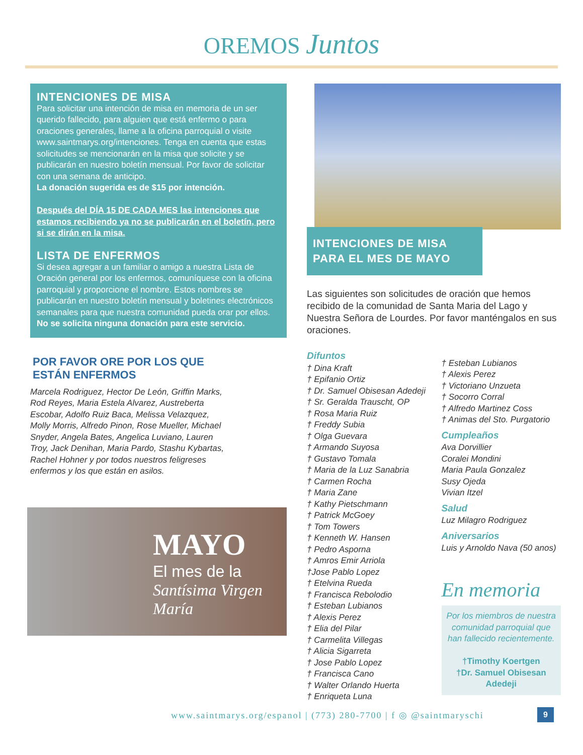OREMOS Juntos
INTENCIONES DE MISA
Para solicitar una intención de misa en memoria de un ser querido fallecido, para alguien que está enfermo o para oraciones generales, llame a la oficina parroquial o visite www.saintmarys.org/intenciones. Tenga en cuenta que estas solicitudes se mencionarán en la misa que solicite y se publicarán en nuestro boletín mensual. Por favor de solicitar con una semana de anticipo.
La donación sugerida es de $15 por intención.
Después del DÍA 15 DE CADA MES las intenciones que estamos recibiendo ya no se publicarán en el boletín, pero si se dirán en la misa.
LISTA DE ENFERMOS
Si desea agregar a un familiar o amigo a nuestra Lista de Oración general por los enfermos, comuníquese con la oficina parroquial y proporcione el nombre. Estos nombres se publicarán en nuestro boletín mensual y boletines electrónicos semanales para que nuestra comunidad pueda orar por ellos.
No se solicita ninguna donación para este servicio.
POR FAVOR ORE POR LOS QUE
ESTÁN ENFERMOS
Marcela Rodriguez, Hector De León, Griffin Marks, Rod Reyes, Maria Estela Alvarez, Austreberta Escobar, Adolfo Ruiz Baca, Melissa Velazquez, Molly Morris, Alfredo Pinon, Rose Mueller, Michael Snyder, Angela Bates, Angelica Luviano, Lauren Troy, Jack Denihan, Maria Pardo, Stashu Kybartas, Rachel Hohner y por todos nuestros feligreses enfermos y los que están en asilos.
MAYO
El mes de la
Santísima Virgen María
INTENCIONES DE MISA PARA EL MES DE MAYO
Las siguientes son solicitudes de oración que hemos recibido de la comunidad de Santa Maria del Lago y Nuestra Señora de Lourdes. Por favor manténgalos en sus oraciones.
Difuntos
† Dina Kraft
† Epifanio Ortiz
† Dr. Samuel Obisesan Adedeji
† Sr. Geralda Trauscht, OP
† Rosa Maria Ruiz
† Freddy Subia
† Olga Guevara
† Armando Suyosa
† Gustavo Tomala
† Maria de la Luz Sanabria
† Carmen Rocha
† Maria Zane
† Kathy Pietschmann
† Patrick McGoey
† Tom Towers
† Kenneth W. Hansen
† Pedro Asporna
† Amros Emir Arriola
†Jose Pablo Lopez
† Etelvina Rueda
† Francisca Rebolodio
† Esteban Lubianos
† Alexis Perez
† Elia del Pilar
† Carmelita Villegas
† Alicia Sigarreta
† Jose Pablo Lopez
† Francisca Cano
† Walter Orlando Huerta
† Enriqueta Luna
† Esteban Lubianos
† Alexis Perez
† Victoriano Unzueta
† Socorro Corral
† Alfredo Martinez Coss
† Animas del Sto. Purgatorio
Cumpleaños
Ava Dorvillier
Coralei Mondini
Maria Paula Gonzalez
Susy Ojeda
Vivian Itzel
Salud
Luz Milagro Rodriguez
Aniversarios
Luis y Arnoldo Nava (50 anos)
En memoria
Por los miembros de nuestra comunidad parroquial que han fallecido recientemente.
†Timothy Koertgen
†Dr. Samuel Obisesan Adedeji
www.saintmarys.org/espanol | (773) 280-7700 | f ◎ @saintmaryschi
9